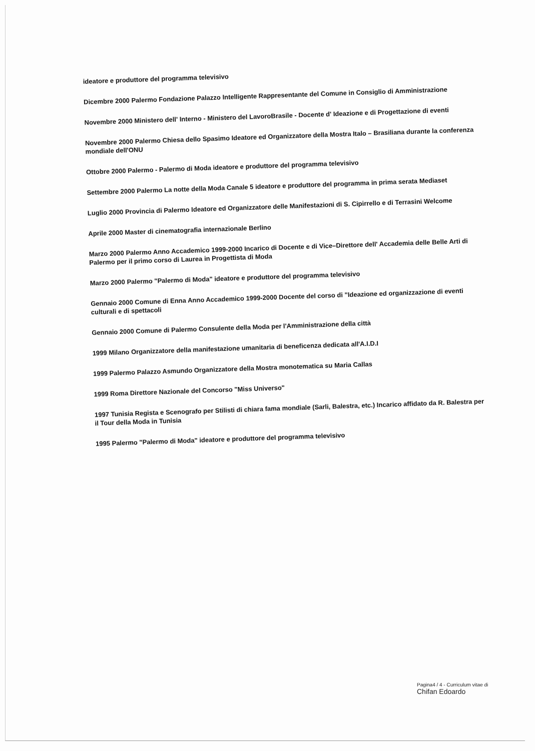ideatore e produttore del programma televisivo
Dicembre 2000 Palermo Fondazione Palazzo Intelligente Rappresentante del Comune in Consiglio di Amministrazione
Novembre 2000 Ministero dell' Interno - Ministero del LavoroBrasile - Docente d' Ideazione e di Progettazione di eventi
Novembre 2000 Palermo Chiesa dello Spasimo Ideatore ed Organizzatore della Mostra Italo – Brasiliana durante la conferenza mondiale dell'ONU
Ottobre 2000 Palermo - Palermo di Moda ideatore e produttore del programma televisivo
Settembre 2000 Palermo La notte della Moda Canale 5 ideatore e produttore del programma in prima serata Mediaset
Luglio 2000 Provincia di Palermo Ideatore ed Organizzatore delle Manifestazioni di S. Cipirrello e di Terrasini Welcome
Aprile 2000 Master di cinematografia internazionale Berlino
Marzo 2000 Palermo Anno Accademico 1999-2000 Incarico di Docente e di Vice–Direttore dell' Accademia delle Belle Arti di Palermo per il primo corso di Laurea in Progettista di Moda
Marzo 2000 Palermo "Palermo di Moda" ideatore e produttore del programma televisivo
Gennaio 2000 Comune di Enna Anno Accademico 1999-2000 Docente del corso di "Ideazione ed organizzazione di eventi culturali e di spettacoli
Gennaio 2000 Comune di Palermo Consulente della Moda per l'Amministrazione della città
1999 Milano Organizzatore della manifestazione umanitaria di beneficenza dedicata all'A.I.D.I
1999 Palermo Palazzo Asmundo Organizzatore della Mostra monotematica su Maria Callas
1999 Roma Direttore Nazionale del Concorso "Miss Universo"
1997 Tunisia Regista e Scenografo per Stilisti di chiara fama mondiale (Sarli, Balestra, etc.) Incarico affidato da R. Balestra per il Tour della Moda in Tunisia
1995 Palermo "Palermo di Moda" ideatore e produttore del programma televisivo
Pagina4 / 4 - Curriculum vitae di
Chifan Edoardo